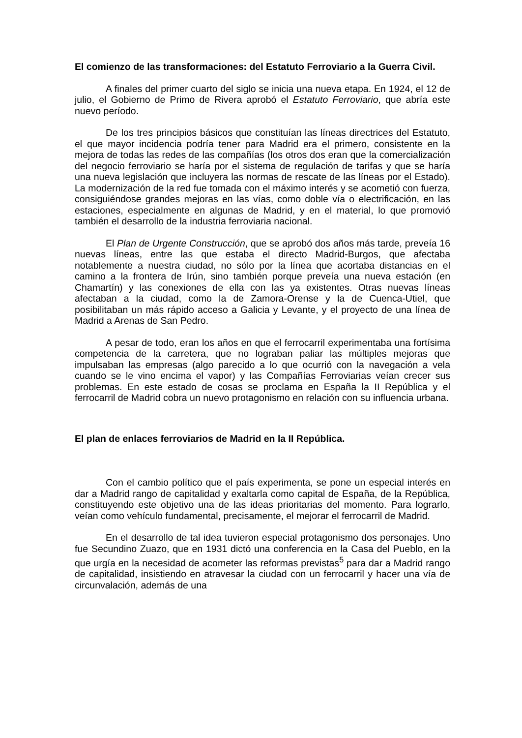El comienzo de las transformaciones: del Estatuto Ferroviario a la Guerra Civil.
A finales del primer cuarto del siglo se inicia una nueva etapa. En 1924, el 12 de julio, el Gobierno de Primo de Rivera aprobó el Estatuto Ferroviario, que abría este nuevo período.
De los tres principios básicos que constituían las líneas directrices del Estatuto, el que mayor incidencia podría tener para Madrid era el primero, consistente en la mejora de todas las redes de las compañías (los otros dos eran que la comercialización del negocio ferroviario se haría por el sistema de regulación de tarifas y que se haría una nueva legislación que incluyera las normas de rescate de las líneas por el Estado). La modernización de la red fue tomada con el máximo interés y se acometió con fuerza, consiguiéndose grandes mejoras en las vías, como doble vía o electrificación, en las estaciones, especialmente en algunas de Madrid, y en el material, lo que promovió también el desarrollo de la industria ferroviaria nacional.
El Plan de Urgente Construcción, que se aprobó dos años más tarde, preveía 16 nuevas líneas, entre las que estaba el directo Madrid-Burgos, que afectaba notablemente a nuestra ciudad, no sólo por la línea que acortaba distancias en el camino a la frontera de Irún, sino también porque preveía una nueva estación (en Chamartín) y las conexiones de ella con las ya existentes. Otras nuevas líneas afectaban a la ciudad, como la de Zamora-Orense y la de Cuenca-Utiel, que posibilitaban un más rápido acceso a Galicia y Levante, y el proyecto de una línea de Madrid a Arenas de San Pedro.
A pesar de todo, eran los años en que el ferrocarril experimentaba una fortísima competencia de la carretera, que no lograban paliar las múltiples mejoras que impulsaban las empresas (algo parecido a lo que ocurrió con la navegación a vela cuando se le vino encima el vapor) y las Compañías Ferroviarias veían crecer sus problemas. En este estado de cosas se proclama en España la II República y el ferrocarril de Madrid cobra un nuevo protagonismo en relación con su influencia urbana.
El plan de enlaces ferroviarios de Madrid en la II República.
Con el cambio político que el país experimenta, se pone un especial interés en dar a Madrid rango de capitalidad y exaltarla como capital de España, de la República, constituyendo este objetivo una de las ideas prioritarias del momento. Para lograrlo, veían como vehículo fundamental, precisamente, el mejorar el ferrocarril de Madrid.
En el desarrollo de tal idea tuvieron especial protagonismo dos personajes. Uno fue Secundino Zuazo, que en 1931 dictó una conferencia en la Casa del Pueblo, en la que urgía en la necesidad de acometer las reformas previstas<sup>5</sup> para dar a Madrid rango de capitalidad, insistiendo en atravesar la ciudad con un ferrocarril y hacer una vía de circunvalación, además de una